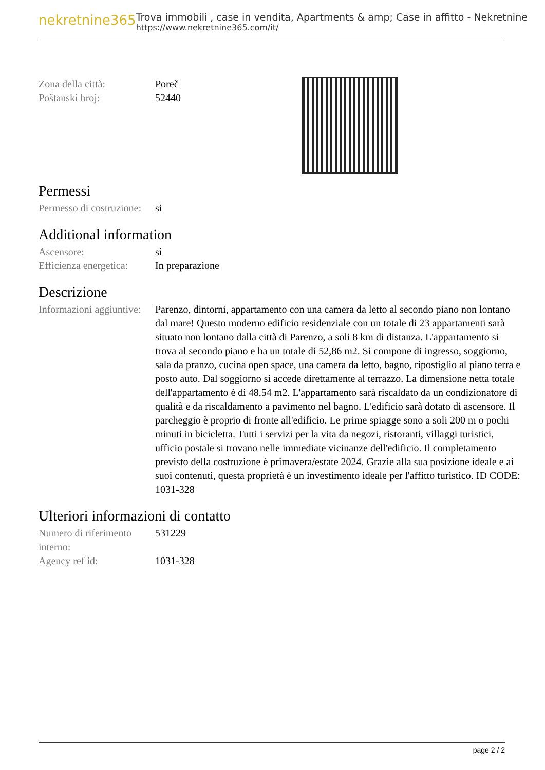nekretnine365
Trova immobili , case in vendita, Apartments & amp; Case in affitto - Nekretnine
https://www.nekretnine365.com/it/
| Zona della città: | Poreč |
| Poštanski broj: | 52440 |
Permessi
| Permesso di costruzione: | si |
Additional information
| Ascensore: | si |
| Efficienza energetica: | In preparazione |
Descrizione
| Informazioni aggiuntive: | Parenzo, dintorni, appartamento con una camera da letto al secondo piano non lontano dal mare! Questo moderno edificio residenziale con un totale di 23 appartamenti sarà situato non lontano dalla città di Parenzo, a soli 8 km di distanza. L'appartamento si trova al secondo piano e ha un totale di 52,86 m2. Si compone di ingresso, soggiorno, sala da pranzo, cucina open space, una camera da letto, bagno, ripostiglio al piano terra e posto auto. Dal soggiorno si accede direttamente al terrazzo. La dimensione netta totale dell'appartamento è di 48,54 m2. L'appartamento sarà riscaldato da un condizionatore di qualità e da riscaldamento a pavimento nel bagno. L'edificio sarà dotato di ascensore. Il parcheggio è proprio di fronte all'edificio. Le prime spiagge sono a soli 200 m o pochi minuti in bicicletta. Tutti i servizi per la vita da negozi, ristoranti, villaggi turistici, ufficio postale si trovano nelle immediate vicinanze dell'edificio. Il completamento previsto della costruzione è primavera/estate 2024. Grazie alla sua posizione ideale e ai suoi contenuti, questa proprietà è un investimento ideale per l'affitto turistico. ID CODE: 1031-328 |
Ulteriori informazioni di contatto
| Numero di riferimento interno: | 531229 |
| Agency ref id: | 1031-328 |
page 2 / 2